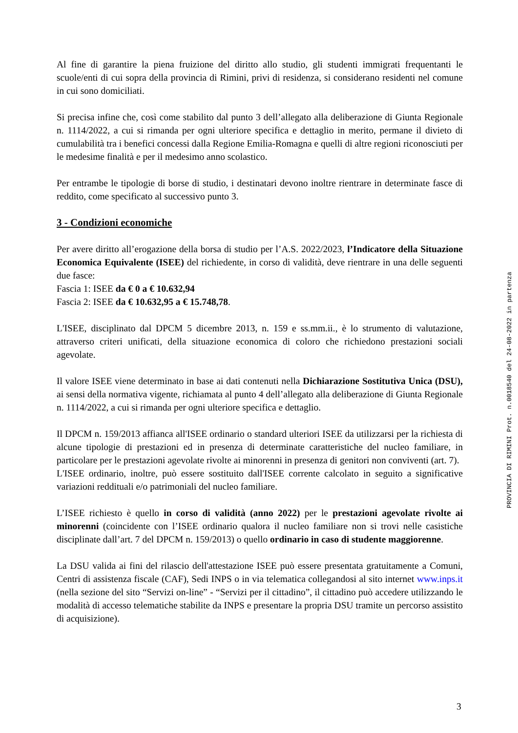Al fine di garantire la piena fruizione del diritto allo studio, gli studenti immigrati frequentanti le scuole/enti di cui sopra della provincia di Rimini, privi di residenza, si considerano residenti nel comune in cui sono domiciliati.
Si precisa infine che, così come stabilito dal punto 3 dell’allegato alla deliberazione di Giunta Regionale n. 1114/2022, a cui si rimanda per ogni ulteriore specifica e dettaglio in merito, permane il divieto di cumulabilità tra i benefici concessi dalla Regione Emilia-Romagna e quelli di altre regioni riconosciuti per le medesime finalità e per il medesimo anno scolastico.
Per entrambe le tipologie di borse di studio, i destinatari devono inoltre rientrare in determinate fasce di reddito, come specificato al successivo punto 3.
3 - Condizioni economiche
Per avere diritto all’erogazione della borsa di studio per l’A.S. 2022/2023, l’Indicatore della Situazione Economica Equivalente (ISEE) del richiedente, in corso di validità, deve rientrare in una delle seguenti due fasce:
Fascia 1: ISEE da € 0 a € 10.632,94
Fascia 2: ISEE da € 10.632,95 a € 15.748,78.
L'ISEE, disciplinato dal DPCM 5 dicembre 2013, n. 159 e ss.mm.ii., è lo strumento di valutazione, attraverso criteri unificati, della situazione economica di coloro che richiedono prestazioni sociali agevolate.
Il valore ISEE viene determinato in base ai dati contenuti nella Dichiarazione Sostitutiva Unica (DSU), ai sensi della normativa vigente, richiamata al punto 4 dell’allegato alla deliberazione di Giunta Regionale n. 1114/2022, a cui si rimanda per ogni ulteriore specifica e dettaglio.
Il DPCM n. 159/2013 affianca all'ISEE ordinario o standard ulteriori ISEE da utilizzarsi per la richiesta di alcune tipologie di prestazioni ed in presenza di determinate caratteristiche del nucleo familiare, in particolare per le prestazioni agevolate rivolte ai minorenni in presenza di genitori non conviventi (art. 7).
L'ISEE ordinario, inoltre, può essere sostituito dall'ISEE corrente calcolato in seguito a significative variazioni reddituali e/o patrimoniali del nucleo familiare.
L’ISEE richiesto è quello in corso di validità (anno 2022) per le prestazioni agevolate rivolte ai minorenni (coincidente con l’ISEE ordinario qualora il nucleo familiare non si trovi nelle casistiche disciplinate dall’art. 7 del DPCM n. 159/2013) o quello ordinario in caso di studente maggiorenne.
La DSU valida ai fini del rilascio dell'attestazione ISEE può essere presentata gratuitamente a Comuni, Centri di assistenza fiscale (CAF), Sedi INPS o in via telematica collegandosi al sito internet www.inps.it (nella sezione del sito “Servizi on-line” - “Servizi per il cittadino”, il cittadino può accedere utilizzando le modalità di accesso telematiche stabilite da INPS e presentare la propria DSU tramite un percorso assistito di acquisizione).
PROVINCIA DI RIMINI Prot. n.0018540 del 24-08-2022 in partenza
3